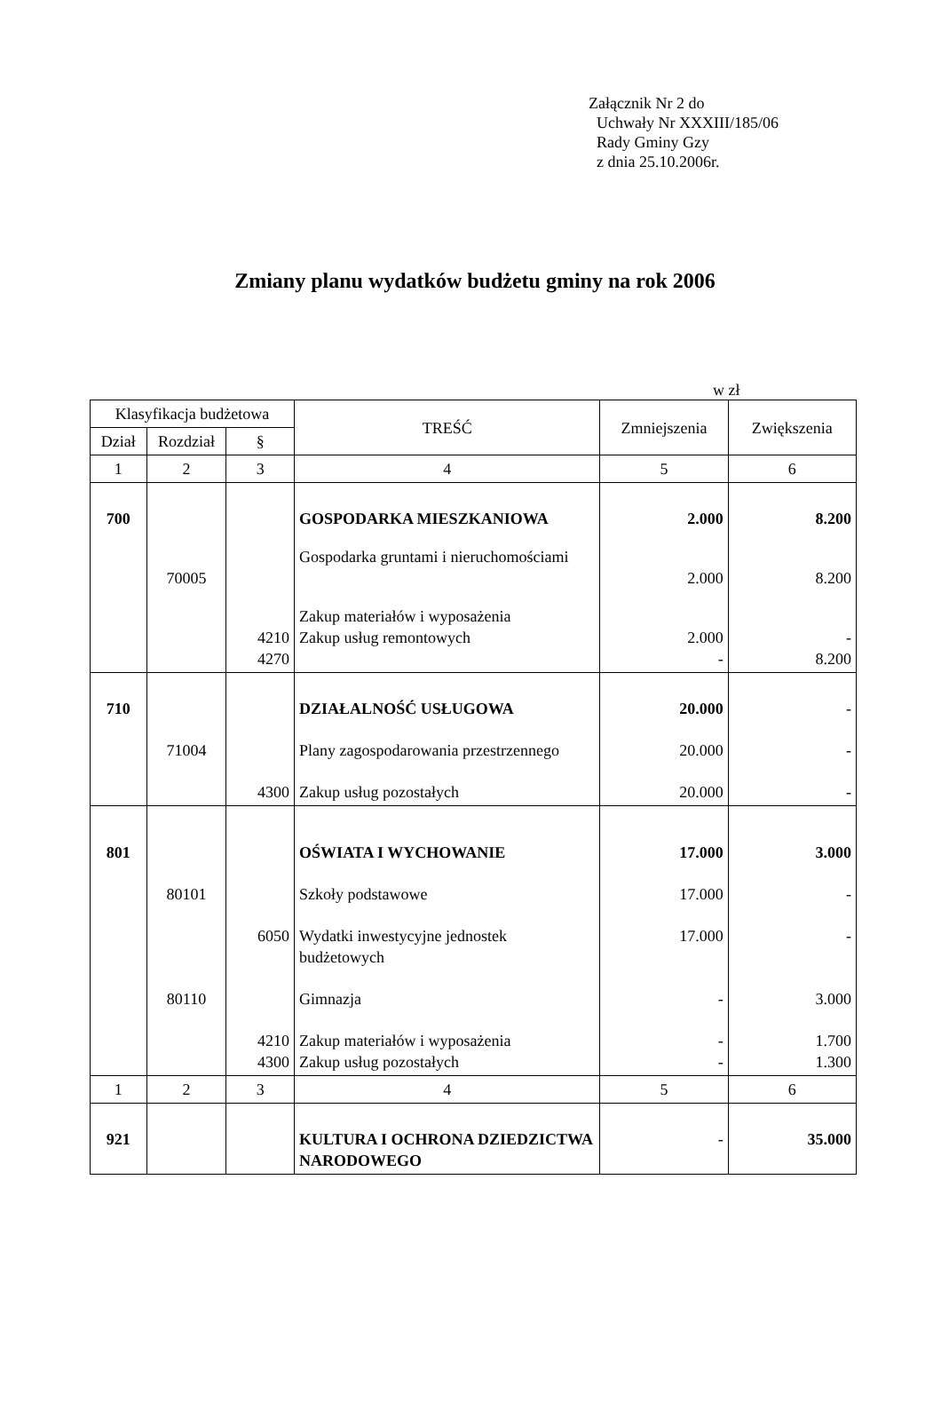Załącznik Nr 2 do
Uchwały Nr XXXIII/185/06
Rady Gminy Gzy
z dnia 25.10.2006r.
Zmiany planu wydatków budżetu gminy na rok 2006
w zł
| Klasyfikacja budżetowa | | | TREŚĆ | Zmniejszenia | Zwiększenia |
| --- | --- | --- | --- | --- | --- |
| Dział | Rozdział | § | | | |
| 1 | 2 | 3 | 4 | 5 | 6 |
| 700 | | | GOSPODARKA MIESZKANIOWA | 2.000 | 8.200 |
| | 70005 | | Gospodarka gruntami i nieruchomościami | 2.000 | 8.200 |
| | | 4210 4270 | Zakup materiałów i wyposażenia Zakup usług remontowych | 2.000 - | - 8.200 |
| 710 | | | DZIAŁALNOŚĆ USŁUGOWA | 20.000 | - |
| | 71004 | | Plany zagospodarowania przestrzennego | 20.000 | - |
| | | 4300 | Zakup usług pozostałych | 20.000 | - |
| 801 | | | OŚWIATA I WYCHOWANIE | 17.000 | 3.000 |
| | 80101 | | Szkoły podstawowe | 17.000 | - |
| | | 6050 | Wydatki inwestycyjne jednostek budżetowych | 17.000 | - |
| | 80110 | | Gimnazja | - | 3.000 |
| | | 4210 4300 | Zakup materiałów i wyposażenia Zakup usług pozostałych | - - | 1.700 1.300 |
| 1 | 2 | 3 | 4 | 5 | 6 |
| 921 | | | KULTURA I OCHRONA DZIEDZICTWA NARODOWEGO | - | 35.000 |